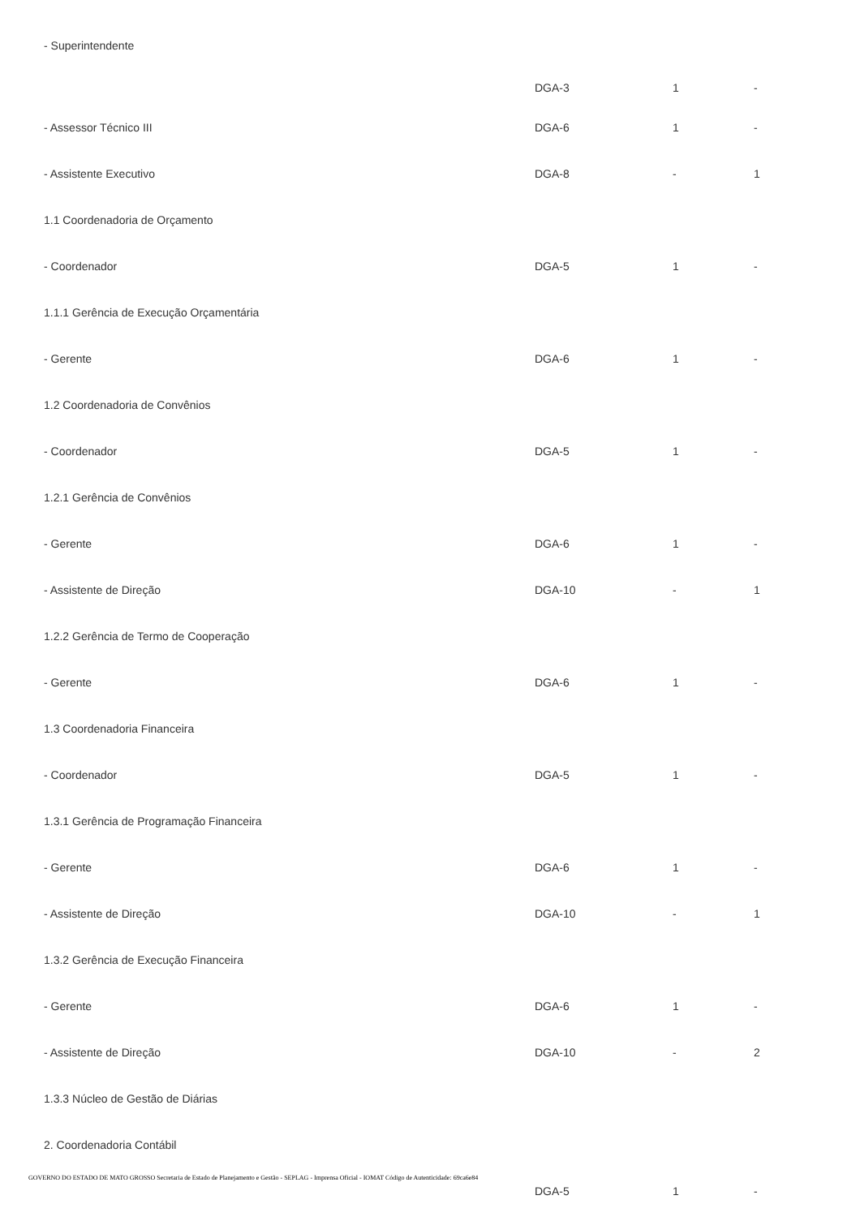| - Superintendente | DGA-3 | 1 | - |
| - Assessor Técnico III | DGA-6 | 1 | - |
| - Assistente Executivo | DGA-8 | - | 1 |
| 1.1 Coordenadoria de Orçamento | | | |
| - Coordenador | DGA-5 | 1 | - |
| 1.1.1 Gerência de Execução Orçamentária | | | |
| - Gerente | DGA-6 | 1 | - |
| 1.2 Coordenadoria de Convênios | | | |
| - Coordenador | DGA-5 | 1 | - |
| 1.2.1 Gerência de Convênios | | | |
| - Gerente | DGA-6 | 1 | - |
| - Assistente de Direção | DGA-10 | - | 1 |
| 1.2.2 Gerência de Termo de Cooperação | | | |
| - Gerente | DGA-6 | 1 | - |
| 1.3 Coordenadoria Financeira | | | |
| - Coordenador | DGA-5 | 1 | - |
| 1.3.1 Gerência de Programação Financeira | | | |
| - Gerente | DGA-6 | 1 | - |
| - Assistente de Direção | DGA-10 | - | 1 |
| 1.3.2 Gerência de Execução Financeira | | | |
| - Gerente | DGA-6 | 1 | - |
| - Assistente de Direção | DGA-10 | - | 2 |
| 1.3.3 Núcleo de Gestão de Diárias | | | |
| 2. Coordenadoria Contábil | | | |
| | DGA-5 | 1 | - |
GOVERNO DO ESTADO DE MATO GROSSO Secretaria de Estado de Planejamento e Gestão - SEPLAG - Imprensa Oficial - IOMAT Código de Autenticidade: 69ca6e84